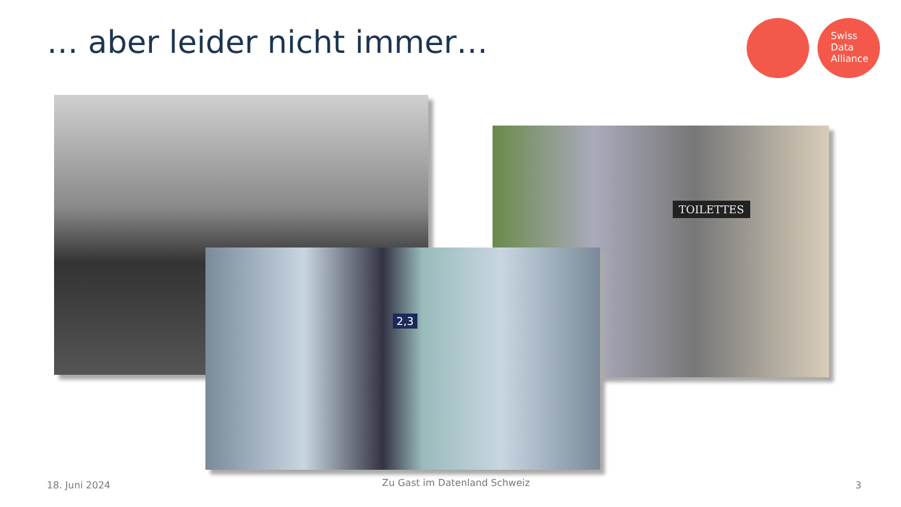… aber leider nicht immer…
Swiss
Data
Alliance
TOILETTES
2,3
18. Juni 2024 Zu Gast im Datenland Schweiz 3